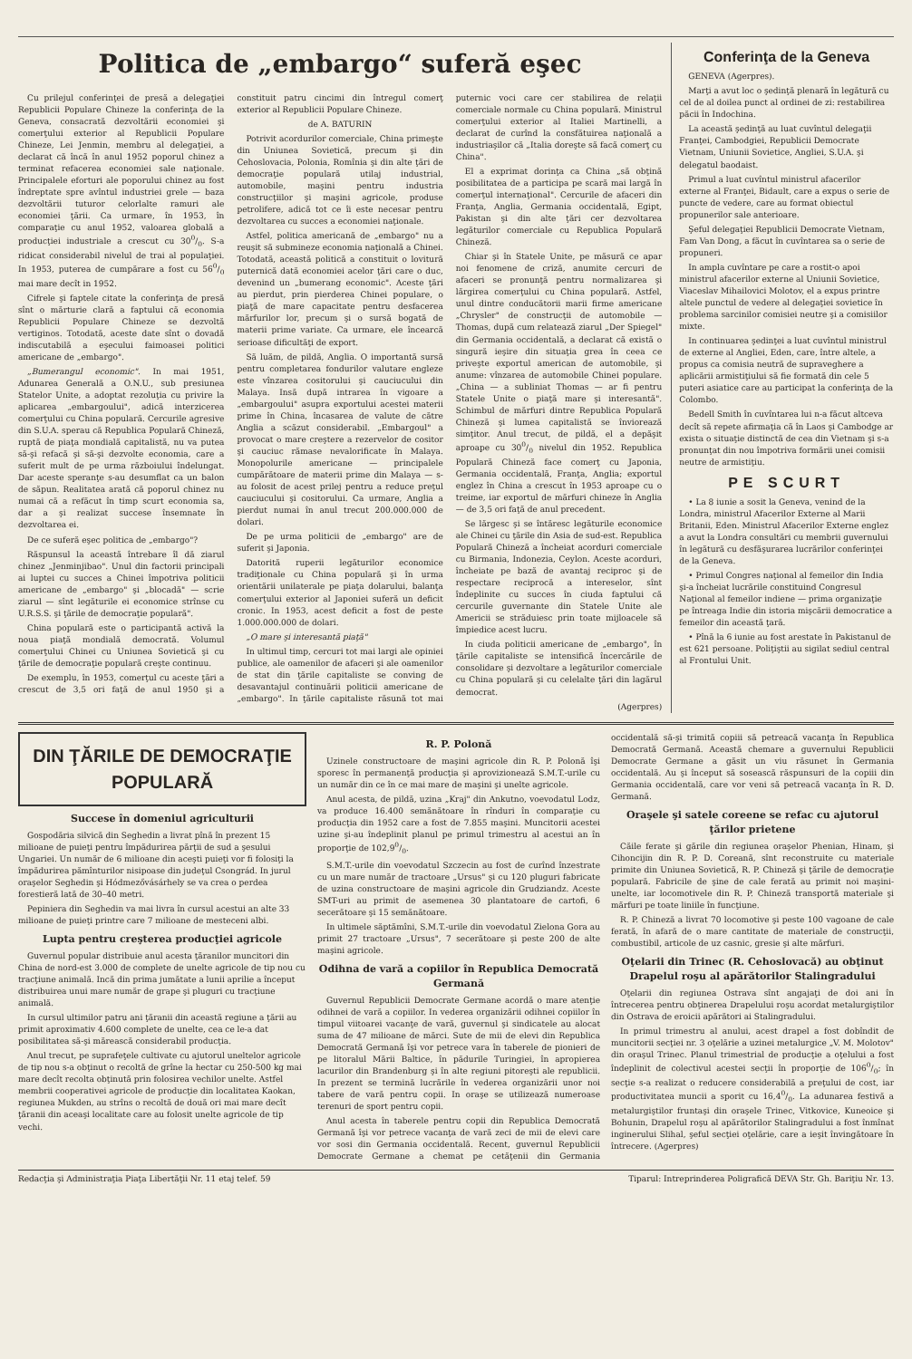Politica de „embargo“ suferă eşec
Cu prilejul conferinţei de presă a delegaţiei Republicii Populare Chineze la conferinţa de la Geneva, consacrată dezvoltării economiei şi comerţului exterior al Republicii Populare Chineze, Lei Jenmin, membru al delegaţiei, a declarat că încă în anul 1952 poporul chinez a terminat refacerea economiei sale naţionale. Principalele eforturi ale poporului chinez au fost îndreptate spre avîntul industriei grele — baza dezvoltării tuturor celorlalte ramuri ale economiei ţării. Ca urmare, în 1953, în comparaţie cu anul 1952, valoarea globală a producţiei industriale a crescut cu 300/0. S-a ridicat considerabil nivelul de trai al populaţiei. In 1953, puterea de cumpărare a fost cu 560/0 mai mare decît in 1952.
Cifrele şi faptele citate la conferinţa de presă sînt o mărturie clară a faptului că economia Republicii Populare Chineze se dezvoltă vertiginos. Totodată, aceste date sînt o dovadă indiscutabilă a eşecului faimoasei politici americane de „embargo".
„Bumerangul economic". In mai 1951, Adunarea Generală a O.N.U., sub presiunea Statelor Unite, a adoptat rezoluţia cu privire la aplicarea „embargoului", adică interzicerea comerţului cu China populară. Cercurile agresive din S.U.A. sperau că Republica Populară Chineză, ruptă de piaţa mondială capitalistă, nu va putea să-şi refacă şi să-şi dezvolte economia, care a suferit mult de pe urma războiului îndelungat. Dar aceste speranţe s-au desumflat ca un balon de săpun. Realitatea arată că poporul chinez nu numai că a refăcut în timp scurt economia sa, dar a şi realizat succese însemnate în dezvoltarea ei.
De ce suferă eşec politica de „embargo"?
Răspunsul la această întrebare îl dă ziarul chinez „Jenminjibao". Unul din factorii principali ai luptei cu succes a Chinei împotriva politicii americane de „embargo" şi „blocadă" — scrie ziarul — sînt legăturile ei economice strînse cu U.R.S.S. şi ţările de democraţie populară".
China populară este o participantă activă la noua piaţă mondială democrată. Volumul comerţului Chinei cu Uniunea Sovietică şi cu ţările de democraţie populară creşte continuu.
De exemplu, în 1953, comerţul cu aceste ţări a crescut de 3,5 ori faţă de anul 1950 şi a constituit patru cincimi din întregul comerţ exterior al Republicii Populare Chineze.
de A. BATURIN
Potrivit acordurilor comerciale, China primeşte din Uniunea Sovietică, precum şi din Cehoslovacia, Polonia, Romînia şi din alte ţări de democraţie populară utilaj industrial, automobile, maşini pentru industria construcţiilor şi maşini agricole, produse petrolifere, adică tot ce îi este necesar pentru dezvoltarea cu succes a economiei naţionale.
Astfel, politica americană de „embargo" nu a reuşit să submineze economia naţională a Chinei. Totodată, această politică a constituit o lovitură puternică dată economiei acelor ţări care o duc, devenind un „bumerang economic". Aceste ţări au pierdut, prin pierderea Chinei populare, o piaţă de mare capacitate pentru desfacerea mărfurilor lor, precum şi o sursă bogată de materii prime variate. Ca urmare, ele încearcă serioase dificultăţi de export.
Să luăm, de pildă, Anglia. O importantă sursă pentru completarea fondurilor valutare engleze este vînzarea cositorului şi cauciucului din Malaya. Insă după intrarea în vigoare a „embargoului" asupra exportului acestei materii prime în China, încasarea de valute de către Anglia a scăzut considerabil. „Embargoul" a provocat o mare creştere a rezervelor de cositor şi cauciuc rămase nevalorificate în Malaya. Monopolurile americane — principalele cumpărătoare de materii prime din Malaya — s-au folosit de acest prilej pentru a reduce preţul cauciucului şi cositorului. Ca urmare, Anglia a pierdut numai în anul trecut 200.000.000 de dolari.
De pe urma politicii de „embargo" are de suferit şi Japonia.
Datorită ruperii legăturilor economice tradiţionale cu China populară şi în urma orientării unilaterale pe piaţa dolarului, balanţa comerţului exterior al Japoniei suferă un deficit cronic. In 1953, acest deficit a fost de peste 1.000.000.000 de dolari.
„O mare şi interesantă piaţă"
In ultimul timp, cercuri tot mai largi ale opiniei publice, ale oamenilor de afaceri şi ale oamenilor de stat din ţările capitaliste se conving de desavantajul continuării politicii americane de „embargo". In ţările capitaliste răsună tot mai puternic voci care cer stabilirea de relaţii comerciale normale cu China populară. Ministrul comerţului exterior al Italiei Martinelli, a declarat de curînd la consfătuirea naţională a industriaşilor că „Italia doreşte să facă comerţ cu China".
El a exprimat dorinţa ca China „să obţină posibilitatea de a participa pe scară mai largă în comerţul internaţional". Cercurile de afaceri din Franţa, Anglia, Germania occidentală, Egipt, Pakistan şi din alte ţări cer dezvoltarea legăturilor comerciale cu Republica Populară Chineză.
Chiar şi în Statele Unite, pe măsură ce apar noi fenomene de criză, anumite cercuri de afaceri se pronunţă pentru normalizarea şi lărgirea comerţului cu China populară. Astfel, unul dintre conducătorii marii firme americane „Chrysler" de construcţii de automobile — Thomas, după cum relatează ziarul „Der Spiegel" din Germania occidentală, a declarat că există o singură ieşire din situaţia grea în ceea ce priveşte exportul american de automobile, şi anume: vînzarea de automobile Chinei populare. „China — a subliniat Thomas — ar fi pentru Statele Unite o piaţă mare şi interesantă". Schimbul de mărfuri dintre Republica Populară Chineză şi lumea capitalistă se înviorează simţitor. Anul trecut, de pildă, el a depăşit aproape cu 300/0 nivelul din 1952. Republica Populară Chineză face comerţ cu Japonia, Germania occidentală, Franţa, Anglia; exportul englez în China a crescut în 1953 aproape cu o treime, iar exportul de mărfuri chineze în Anglia — de 3,5 ori faţă de anul precedent.
Se lărgesc şi se întăresc legăturile economice ale Chinei cu ţările din Asia de sud-est. Republica Populară Chineză a încheiat acorduri comerciale cu Birmania, Indonezia, Ceylon. Aceste acorduri, încheiate pe bază de avantaj reciproc şi de respectare reciprocă a intereselor, sînt îndeplinite cu succes în ciuda faptului că cercurile guvernante din Statele Unite ale Americii se străduiesc prin toate mijloacele să împiedice acest lucru.
In ciuda politicii americane de „embargo", în ţările capitaliste se intensifică încercările de consolidare şi dezvoltare a legăturilor comerciale cu China populară şi cu celelalte ţări din lagărul democrat.
(Agerpres)
Conferinţa de la Geneva
GENEVA (Agerpres).
Marţi a avut loc o şedinţă plenară în legătură cu cel de al doilea punct al ordinei de zi: restabilirea păcii în Indochina.
La această şedinţă au luat cuvîntul delegaţii Franţei, Cambodgiei, Republicii Democrate Vietnam, Uniunii Sovietice, Angliei, S.U.A. şi delegatul baodaist.
Primul a luat cuvîntul ministrul afacerilor externe al Franţei, Bidault, care a expus o serie de puncte de vedere, care au format obiectul propunerilor sale anterioare.
Şeful delegaţiei Republicii Democrate Vietnam, Fam Van Dong, a făcut în cuvîntarea sa o serie de propuneri.
In ampla cuvîntare pe care a rostit-o apoi ministrul afacerilor externe al Uniunii Sovietice, Viaceslav Mihailovici Molotov, el a expus printre altele punctul de vedere al delegaţiei sovietice în problema sarcinilor comisiei neutre şi a comisiilor mixte.
In continuarea şedinţei a luat cuvîntul ministrul de externe al Angliei, Eden, care, între altele, a propus ca comisia neutră de supraveghere a aplicării armistiţiului să fie formată din cele 5 puteri asiatice care au participat la conferinţa de la Colombo.
Bedell Smith în cuvîntarea lui n-a făcut altceva decît să repete afirmaţia că în Laos şi Cambodge ar exista o situaţie distinctă de cea din Vietnam şi s-a pronunţat din nou împotriva formării unei comisii neutre de armistiţiu.
PE SCURT
• La 8 iunie a sosit la Geneva, venind de la Londra, ministrul Afacerilor Externe al Marii Britanii, Eden. Ministrul Afacerilor Externe englez a avut la Londra consultări cu membrii guvernului în legătură cu desfăşurarea lucrărilor conferinţei de la Geneva.
• Primul Congres naţional al femeilor din India şi-a încheiat lucrările constituind Congresul Naţional al femeilor indiene — prima organizaţie pe întreaga Indie din istoria mişcării democratice a femeilor din această ţară.
• Pînă la 6 iunie au fost arestate în Pakistanul de est 621 persoane. Poliţiştii au sigilat sediul central al Frontului Unit.
DIN ŢĂRILE DE DEMOCRAŢIE POPULARĂ
Succese în domeniul agriculturii
Gospodăria silvică din Seghedin a livrat pînă în prezent 15 milioane de puieţi pentru împădurirea părţii de sud a şesului Ungariei. Un număr de 6 milioane din aceşti puieţi vor fi folosiţi la împădurirea pămînturilor nisipoase din judeţul Csongrád. In jurul oraşelor Seghedin şi Hódmezővásárhely se va crea o perdea forestieră lată de 30–40 metri.
Pepiniera din Seghedin va mai livra în cursul acestui an alte 33 milioane de puieţi printre care 7 milioane de mesteceni albi.
Lupta pentru creşterea producţiei agricole
Guvernul popular distribuie anul acesta ţăranilor muncitori din China de nord-est 3.000 de complete de unelte agricole de tip nou cu tracţiune animală. Incă din prima jumătate a lunii aprilie a început distribuirea unui mare număr de grape şi pluguri cu tracţiune animală.
In cursul ultimilor patru ani ţăranii din această regiune a ţării au primit aproximativ 4.600 complete de unelte, cea ce le-a dat posibilitatea să-şi mărească considerabil producţia.
Anul trecut, pe suprafeţele cultivate cu ajutorul uneltelor agricole de tip nou s-a obţinut o recoltă de grîne la hectar cu 250-500 kg mai mare decît recolta obţinută prin folosirea vechilor unelte. Astfel membrii cooperativei agricole de producţie din localitatea Kaokan, regiunea Mukden, au strîns o recoltă de două ori mai mare decît ţăranii din aceaşi localitate care au folosit unelte agricole de tip vechi.
R. P. Polonă
Uzinele constructoare de maşini agricole din R. P. Polonă îşi sporesc în permanenţă producţia şi aprovizionează S.M.T.-urile cu un număr din ce în ce mai mare de maşini şi unelte agricole.
Anul acesta, de pildă, uzina „Kraj" din Ankutno, voevodatul Lodz, va produce 16.400 semănătoare în rînduri în comparaţie cu producţia din 1952 care a fost de 7.855 maşini. Muncitorii acestei uzine şi-au îndeplinit planul pe primul trimestru al acestui an în proporţie de 102,90/0.
S.M.T.-urile din voevodatul Szczecin au fost de curînd înzestrate cu un mare număr de tractoare „Ursus" şi cu 120 pluguri fabricate de uzina constructoare de maşini agricole din Grudziandz. Aceste SMT-uri au primit de asemenea 30 plantatoare de cartofi, 6 secerătoare şi 15 semănătoare.
In ultimele săptămîni, S.M.T.-urile din voevodatul Zielona Gora au primit 27 tractoare „Ursus", 7 secerătoare şi peste 200 de alte maşini agricole.
Odihna de vară a copiilor în Republica Democrată Germană
Guvernul Republicii Democrate Germane acordă o mare atenţie odihnei de vară a copiilor. In vederea organizării odihnei copiilor în timpul viitoarei vacanţe de vară, guvernul şi sindicatele au alocat suma de 47 milioane de mărci. Sute de mii de elevi din Republica Democrată Germană îşi vor petrece vara în taberele de pionieri de pe litoralul Mării Baltice, în pădurile Turingiei, în apropierea lacurilor din Brandenburg şi în alte regiuni pitoreşti ale republicii. In prezent se termină lucrările în vederea organizării unor noi tabere de vară pentru copii. In oraşe se utilizează numeroase terenuri de sport pentru copii.
Anul acesta în taberele pentru copii din Republica Democrată Germană îşi vor petrece vacanţa de vară zeci de mii de elevi care vor sosi din Germania occidentală. Recent, guvernul Republicii Democrate Germane a chemat pe cetăţenii din Germania occidentală să-şi trimită copiii să petreacă vacanţa în Republica Democrată Germană. Această chemare a guvernului Republicii Democrate Germane a găsit un viu răsunet în Germania occidentală. Au şi început să sosească răspunsuri de la copiii din Germania occidentală, care vor veni să petreacă vacanţa în R. D. Germană.
Oraşele şi satele coreene se refac cu ajutorul ţărilor prietene
Căile ferate şi gările din regiunea oraşelor Phenian, Hinam, şi Cihoncijin din R. P. D. Coreană, sînt reconstruite cu materiale primite din Uniunea Sovietică, R. P. Chineză şi ţările de democraţie populară. Fabricile de şine de cale ferată au primit noi maşini-unelte, iar locomotivele din R. P. Chineză transportă materiale şi mărfuri pe toate liniile în funcţiune.
R. P. Chineză a livrat 70 locomotive şi peste 100 vagoane de cale ferată, în afară de o mare cantitate de materiale de construcţii, combustibil, articole de uz casnic, gresie şi alte mărfuri.
Oţelarii din Trinec (R. Cehoslovacă) au obţinut Drapelul roşu al apărătorilor Stalingradului
Oţelarii din regiunea Ostrava sînt angajaţi de doi ani în întrecerea pentru obţinerea Drapelului roşu acordat metalurgiştilor din Ostrava de eroicii apărători ai Stalingradului.
In primul trimestru al anului, acest drapel a fost dobîndit de muncitorii secţiei nr. 3 oţelărie a uzinei metalurgice „V. M. Molotov" din oraşul Trinec. Planul trimestrial de producţie a oţelului a fost îndeplinit de colectivul acestei secţii în proporţie de 1060/0; în secţie s-a realizat o reducere considerabilă a preţului de cost, iar productivitatea muncii a sporit cu 16,40/0. La adunarea festivă a metalurgiştilor fruntaşi din oraşele Trinec, Vitkovice, Kuneoice şi Bohunin, Drapelul roşu al apărătorilor Stalingradului a fost înmînat inginerului Slihal, şeful secţiei oţelărie, care a ieşit învingătoare în întrecere. (Agerpres)
Redacţia şi Administraţia Piaţa Libertăţii Nr. 11 etaj telef. 59 Tiparul: Intreprinderea Poligrafică DEVA Str. Gh. Bariţiu Nr. 13.